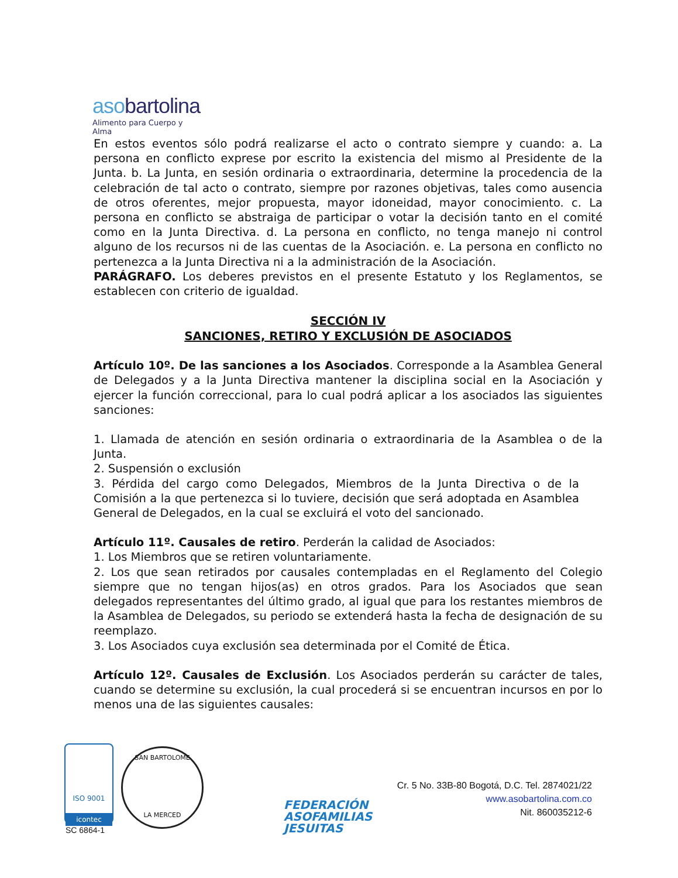asobartolina
Alimento para Cuerpo y Alma
En estos eventos sólo podrá realizarse el acto o contrato siempre y cuando: a. La persona en conflicto exprese por escrito la existencia del mismo al Presidente de la Junta. b. La Junta, en sesión ordinaria o extraordinaria, determine la procedencia de la celebración de tal acto o contrato, siempre por razones objetivas, tales como ausencia de otros oferentes, mejor propuesta, mayor idoneidad, mayor conocimiento. c. La persona en conflicto se abstraiga de participar o votar la decisión tanto en el comité como en la Junta Directiva. d. La persona en conflicto, no tenga manejo ni control alguno de los recursos ni de las cuentas de la Asociación. e. La persona en conflicto no pertenezca a la Junta Directiva ni a la administración de la Asociación.
PARÁGRAFO. Los deberes previstos en el presente Estatuto y los Reglamentos, se establecen con criterio de igualdad.
SECCIÓN IV
SANCIONES, RETIRO Y EXCLUSIÓN DE ASOCIADOS
Artículo 10º. De las sanciones a los Asociados. Corresponde a la Asamblea General de Delegados y a la Junta Directiva mantener la disciplina social en la Asociación y ejercer la función correccional, para lo cual podrá aplicar a los asociados las siguientes sanciones:
1. Llamada de atención en sesión ordinaria o extraordinaria de la Asamblea o de la Junta.
2. Suspensión o exclusión
3. Pérdida del cargo como Delegados, Miembros de la Junta Directiva o de la Comisión a la que pertenezca si lo tuviere, decisión que será adoptada en Asamblea General de Delegados, en la cual se excluirá el voto del sancionado.
Artículo 11º. Causales de retiro. Perderán la calidad de Asociados:
1. Los Miembros que se retiren voluntariamente.
2. Los que sean retirados por causales contempladas en el Reglamento del Colegio siempre que no tengan hijos(as) en otros grados. Para los Asociados que sean delegados representantes del último grado, al igual que para los restantes miembros de la Asamblea de Delegados, su periodo se extenderá hasta la fecha de designación de su reemplazo.
3. Los Asociados cuya exclusión sea determinada por el Comité de Ética.
Artículo 12º. Causales de Exclusión. Los Asociados perderán su carácter de tales, cuando se determine su exclusión, la cual procederá si se encuentran incursos en por lo menos una de las siguientes causales:
ISO 9001
icontec
SC 6864-1
SAN BARTOLOME
LA MERCED
FEDERACIÓN
ASOFAMILIAS
JESUITAS
Cr. 5 No. 33B-80 Bogotá, D.C. Tel. 2874021/22
www.asobartolina.com.co
Nit. 860035212-6